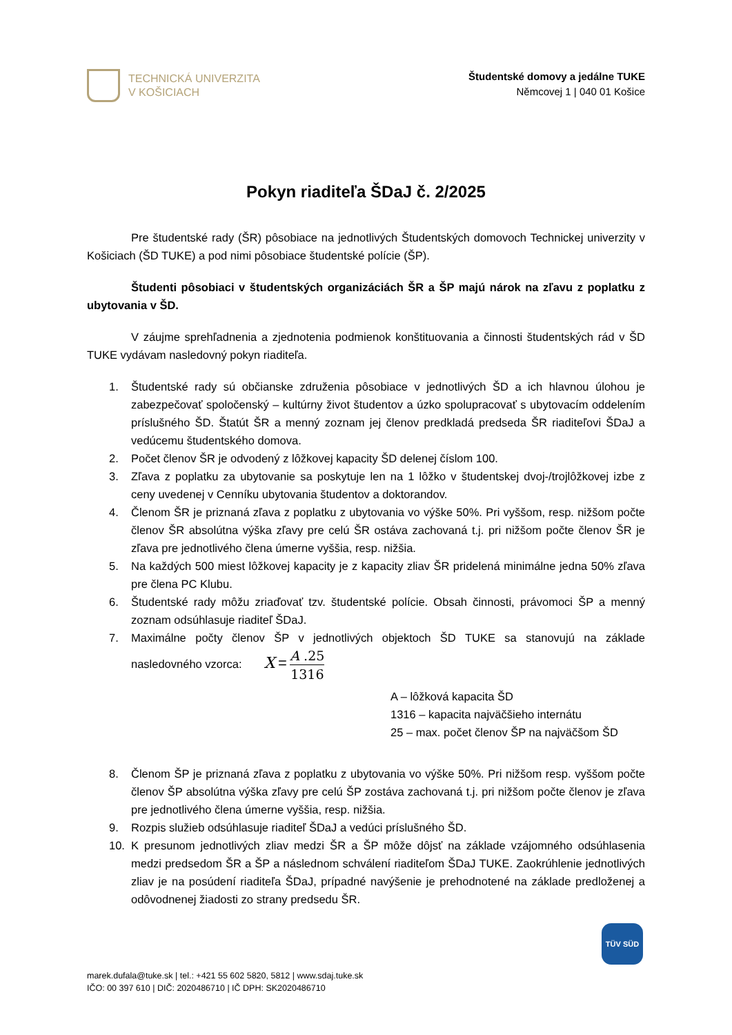TECHNICKÁ UNIVERZITA
V KOŠICIACH
Študentské domovy a jedálne TUKE
Němcovej 1 | 040 01 Košice
Pokyn riaditeľa ŠDaJ č. 2/2025
Pre študentské rady (ŠR) pôsobiace na jednotlivých Študentských domovoch Technickej univerzity v Košiciach (ŠD TUKE) a pod nimi pôsobiace študentské polície (ŠP).
Študenti pôsobiaci v študentských organizáciách ŠR a ŠP majú nárok na zľavu z poplatku z ubytovania v ŠD.
V záujme sprehľadnenia a zjednotenia podmienok konštituovania a činnosti študentských rád v ŠD TUKE vydávam nasledovný pokyn riaditeľa.
1. Študentské rady sú občianske združenia pôsobiace v jednotlivých ŠD a ich hlavnou úlohou je zabezpečovať spoločenský – kultúrny život študentov a úzko spolupracovať s ubytovacím oddelením príslušného ŠD. Štatút ŠR a menný zoznam jej členov predkladá predseda ŠR riaditeľovi ŠDaJ a vedúcemu študentského domova.
2. Počet členov ŠR je odvodený z lôžkovej kapacity ŠD delenej číslom 100.
3. Zľava z poplatku za ubytovanie sa poskytuje len na 1 lôžko v študentskej dvoj-/trojlôžkovej izbe z ceny uvedenej v Cenníku ubytovania študentov a doktorandov.
4. Členom ŠR je priznaná zľava z poplatku z ubytovania vo výške 50%. Pri vyššom, resp. nižšom počte členov ŠR absolútna výška zľavy pre celú ŠR ostáva zachovaná t.j. pri nižšom počte členov ŠR je zľava pre jednotlivého člena úmerne vyššia, resp. nižšia.
5. Na každých 500 miest lôžkovej kapacity je z kapacity zliav ŠR pridelená minimálne jedna 50% zľava pre člena PC Klubu.
6. Študentské rady môžu zriaďovať tzv. študentské polície. Obsah činnosti, právomoci ŠP a menný zoznam odsúhlasuje riaditeľ ŠDaJ.
7. Maximálne počty členov ŠP v jednotlivých objektoch ŠD TUKE sa stanovujú na základe nasledovného vzorca: X = A .25 1316
A – lôžková kapacita ŠD
1316 – kapacita najväčšieho internátu
25 – max. počet členov ŠP na najväčšom ŠD
8. Členom ŠP je priznaná zľava z poplatku z ubytovania vo výške 50%. Pri nižšom resp. vyššom počte členov ŠP absolútna výška zľavy pre celú ŠP zostáva zachovaná t.j. pri nižšom počte členov je zľava pre jednotlivého člena úmerne vyššia, resp. nižšia.
9. Rozpis služieb odsúhlasuje riaditeľ ŠDaJ a vedúci príslušného ŠD.
10. K presunom jednotlivých zliav medzi ŠR a ŠP môže dôjsť na základe vzájomného odsúhlasenia medzi predsedom ŠR a ŠP a následnom schválení riaditeľom ŠDaJ TUKE. Zaokrúhlenie jednotlivých zliav je na posúdení riaditeľa ŠDaJ, prípadné navýšenie je prehodnotené na základe predloženej a odôvodnenej žiadosti zo strany predsedu ŠR.
TÜV SÜD
marek.dufala@tuke.sk | tel.: +421 55 602 5820, 5812 | www.sdaj.tuke.sk
IČO: 00 397 610 | DIČ: 2020486710 | IČ DPH: SK2020486710